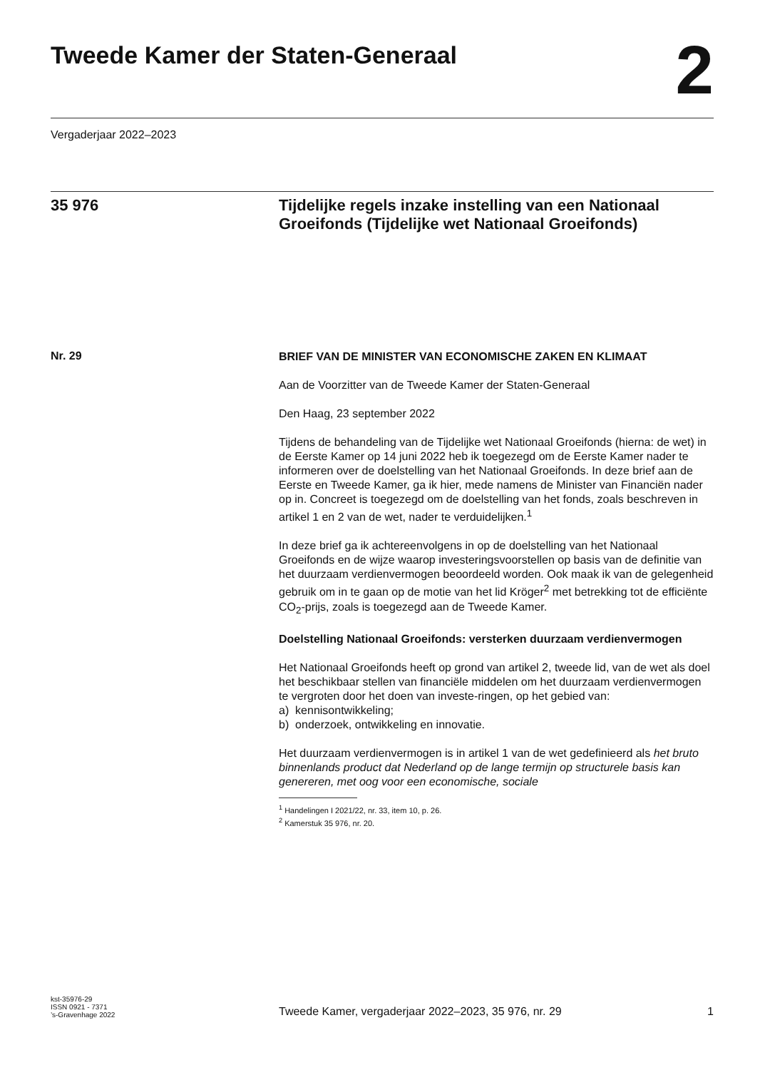Tweede Kamer der Staten-Generaal
2
Vergaderjaar 2022–2023
35 976
Tijdelijke regels inzake instelling van een Nationaal Groeifonds (Tijdelijke wet Nationaal Groeifonds)
Nr. 29
BRIEF VAN DE MINISTER VAN ECONOMISCHE ZAKEN EN KLIMAAT
Aan de Voorzitter van de Tweede Kamer der Staten-Generaal
Den Haag, 23 september 2022
Tijdens de behandeling van de Tijdelijke wet Nationaal Groeifonds (hierna: de wet) in de Eerste Kamer op 14 juni 2022 heb ik toegezegd om de Eerste Kamer nader te informeren over de doelstelling van het Nationaal Groeifonds. In deze brief aan de Eerste en Tweede Kamer, ga ik hier, mede namens de Minister van Financiën nader op in. Concreet is toegezegd om de doelstelling van het fonds, zoals beschreven in artikel 1 en 2 van de wet, nader te verduidelijken.<sup>1</sup>
In deze brief ga ik achtereenvolgens in op de doelstelling van het Nationaal Groeifonds en de wijze waarop investeringsvoorstellen op basis van de definitie van het duurzaam verdienvermogen beoordeeld worden. Ook maak ik van de gelegenheid gebruik om in te gaan op de motie van het lid Kröger<sup>2</sup> met betrekking tot de efficiënte CO<sub>2</sub>-prijs, zoals is toegezegd aan de Tweede Kamer.
Doelstelling Nationaal Groeifonds: versterken duurzaam verdienvermogen
Het Nationaal Groeifonds heeft op grond van artikel 2, tweede lid, van de wet als doel het beschikbaar stellen van financiële middelen om het duurzaam verdienvermogen te vergroten door het doen van investe-ringen, op het gebied van:
a) kennisontwikkeling;
b) onderzoek, ontwikkeling en innovatie.
Het duurzaam verdienvermogen is in artikel 1 van de wet gedefinieerd als het bruto binnenlands product dat Nederland op de lange termijn op structurele basis kan genereren, met oog voor een economische, sociale
<sup>1</sup> Handelingen I 2021/22, nr. 33, item 10, p. 26.
<sup>2</sup> Kamerstuk 35 976, nr. 20.
kst-35976-29
ISSN 0921 - 7371
’s-Gravenhage 2022
Tweede Kamer, vergaderjaar 2022–2023, 35 976, nr. 29 1